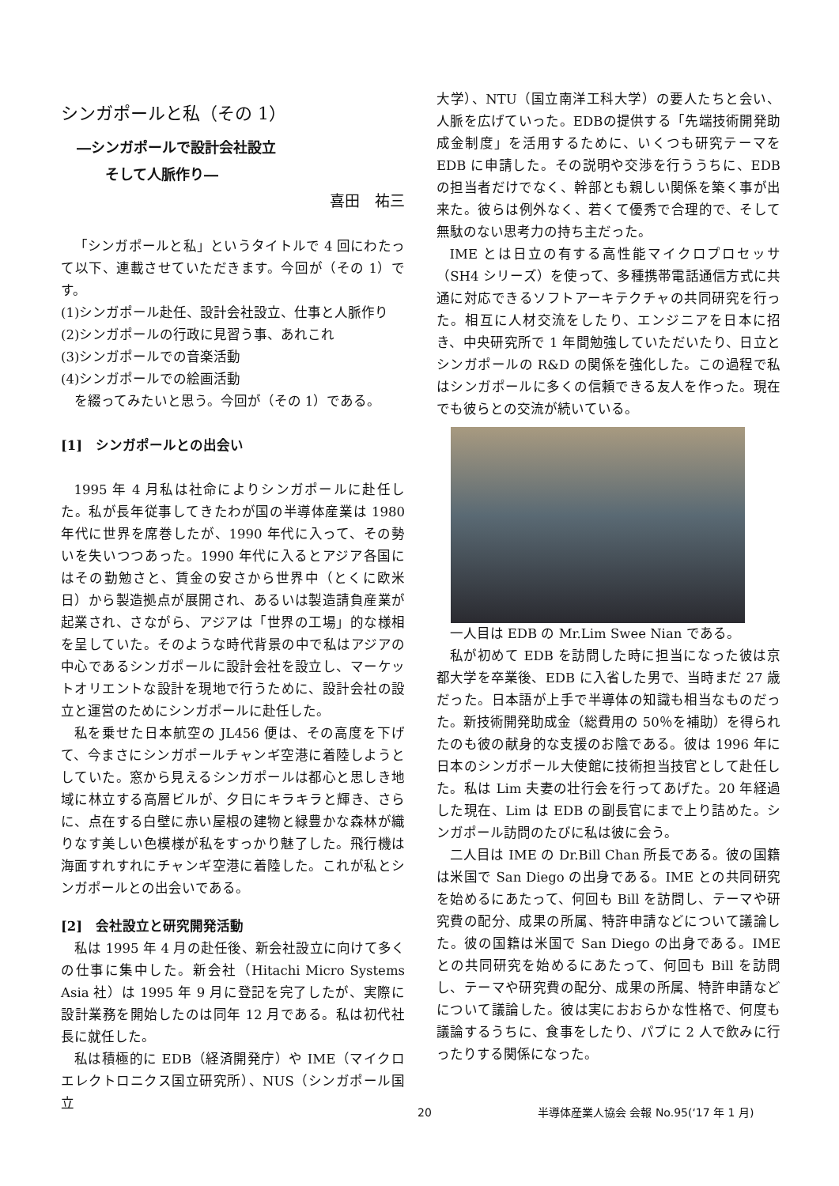シンガポールと私（その 1）
―シンガポールで設計会社設立
　　そして人脈作り―
喜田　祐三
「シンガポールと私」というタイトルで 4 回にわたって以下、連載させていただきます。今回が（その 1）です。
(1)シンガポール赴任、設計会社設立、仕事と人脈作り
(2)シンガポールの行政に見習う事、あれこれ
(3)シンガポールでの音楽活動
(4)シンガポールでの絵画活動
を綴ってみたいと思う。今回が（その 1）である。
[1]　シンガポールとの出会い
1995 年 4 月私は社命によりシンガポールに赴任した。私が長年従事してきたわが国の半導体産業は 1980 年代に世界を席巻したが、1990 年代に入って、その勢いを失いつつあった。1990 年代に入るとアジア各国にはその勤勉さと、賃金の安さから世界中（とくに欧米日）から製造拠点が展開され、あるいは製造請負産業が起業され、さながら、アジアは「世界の工場」的な様相を呈していた。そのような時代背景の中で私はアジアの中心であるシンガポールに設計会社を設立し、マーケットオリエントな設計を現地で行うために、設計会社の設立と運営のためにシンガポールに赴任した。
私を乗せた日本航空の JL456 便は、その高度を下げて、今まさにシンガポールチャンギ空港に着陸しようとしていた。窓から見えるシンガポールは都心と思しき地域に林立する高層ビルが、夕日にキラキラと輝き、さらに、点在する白壁に赤い屋根の建物と緑豊かな森林が織りなす美しい色模様が私をすっかり魅了した。飛行機は海面すれすれにチャンギ空港に着陸した。これが私とシンガポールとの出会いである。
[2]　会社設立と研究開発活動
私は 1995 年 4 月の赴任後、新会社設立に向けて多くの仕事に集中した。新会社（Hitachi Micro Systems Asia 社）は 1995 年 9 月に登記を完了したが、実際に設計業務を開始したのは同年 12 月である。私は初代社長に就任した。
私は積極的に EDB（経済開発庁）や IME（マイクロエレクトロニクス国立研究所）、NUS（シンガポール国立
大学）、NTU（国立南洋工科大学）の要人たちと会い、人脈を広げていった。EDBの提供する「先端技術開発助成金制度」を活用するために、いくつも研究テーマを EDB に申請した。その説明や交渉を行ううちに、EDB の担当者だけでなく、幹部とも親しい関係を築く事が出来た。彼らは例外なく、若くて優秀で合理的で、そして無駄のない思考力の持ち主だった。
IME とは日立の有する高性能マイクロプロセッサ（SH4 シリーズ）を使って、多種携帯電話通信方式に共通に対応できるソフトアーキテクチャの共同研究を行った。相互に人材交流をしたり、エンジニアを日本に招き、中央研究所で 1 年間勉強していただいたり、日立とシンガポールの R&D の関係を強化した。この過程で私はシンガポールに多くの信頼できる友人を作った。現在でも彼らとの交流が続いている。
一人目は EDB の Mr.Lim Swee Nian である。
私が初めて EDB を訪問した時に担当になった彼は京都大学を卒業後、EDB に入省した男で、当時まだ 27 歳だった。日本語が上手で半導体の知識も相当なものだった。新技術開発助成金（総費用の 50％を補助）を得られたのも彼の献身的な支援のお陰である。彼は 1996 年に日本のシンガポール大使館に技術担当技官として赴任した。私は Lim 夫妻の壮行会を行ってあげた。20 年経過した現在、Lim は EDB の副長官にまで上り詰めた。シンガポール訪問のたびに私は彼に会う。
二人目は IME の Dr.Bill Chan 所長である。彼の国籍は米国で San Diego の出身である。IME との共同研究を始めるにあたって、何回も Bill を訪問し、テーマや研究費の配分、成果の所属、特許申請などについて議論した。彼の国籍は米国で San Diego の出身である。IME との共同研究を始めるにあたって、何回も Bill を訪問し、テーマや研究費の配分、成果の所属、特許申請などについて議論した。彼は実におおらかな性格で、何度も議論するうちに、食事をしたり、パブに 2 人で飲みに行ったりする関係になった。
20 半導体産業人協会 会報 No.95(‘17 年 1 月)